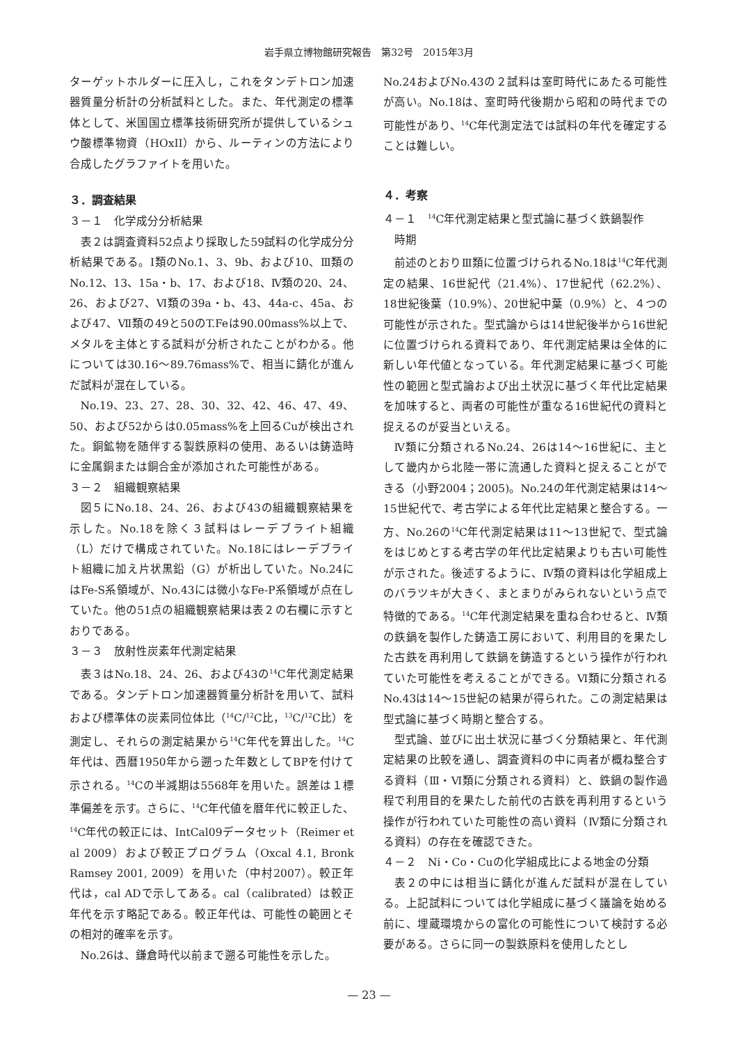岩手県立博物館研究報告　第32号　2015年3月
ターゲットホルダーに圧入し，これをタンデトロン加速器質量分析計の分析試料とした。また、年代測定の標準体として、米国国立標準技術研究所が提供しているシュウ酸標準物資（HOxII）から、ルーティンの方法により合成したグラファイトを用いた。
３．調査結果
３－１　化学成分分析結果
表２は調査資料52点より採取した59試料の化学成分分析結果である。Ⅰ類のNo.1、3、9b、および10、Ⅲ類のNo.12、13、15a・b、17、および18、Ⅳ類の20、24、26、および27、Ⅵ類の39a・b、43、44a-c、45a、および47、Ⅶ類の49と50のT.Feは90.00mass%以上で、メタルを主体とする試料が分析されたことがわかる。他については30.16〜89.76mass%で、相当に錆化が進んだ試料が混在している。
No.19、23、27、28、30、32、42、46、47、49、50、および52からは0.05mass%を上回るCuが検出された。銅鉱物を随伴する製鉄原料の使用、あるいは鋳造時に金属銅または銅合金が添加された可能性がある。
３－２　組織観察結果
図５にNo.18、24、26、および43の組織観察結果を示した。No.18を除く３試料はレーデブライト組織（L）だけで構成されていた。No.18にはレーデブライト組織に加え片状黒鉛（G）が析出していた。No.24にはFe-S系領域が、No.43には微小なFe-P系領域が点在していた。他の51点の組織観察結果は表２の右欄に示すとおりである。
３－３　放射性炭素年代測定結果
表３はNo.18、24、26、および43の<sup>14</sup>C年代測定結果である。タンデトロン加速器質量分析計を用いて、試料および標準体の炭素同位体比（<sup>14</sup>C/<sup>12</sup>C比，<sup>13</sup>C/<sup>12</sup>C比）を測定し、それらの測定結果から<sup>14</sup>C年代を算出した。<sup>14</sup>C年代は、西暦1950年から遡った年数としてBPを付けて示される。<sup>14</sup>Cの半減期は5568年を用いた。誤差は１標準偏差を示す。さらに、<sup>14</sup>C年代値を暦年代に較正した、<sup>14</sup>C年代の較正には、IntCal09データセット（Reimer et al 2009）および較正プログラム（Oxcal 4.1, Bronk Ramsey 2001, 2009）を用いた（中村2007）。較正年代は，cal ADで示してある。cal（calibrated）は較正年代を示す略記である。較正年代は、可能性の範囲とその相対的確率を示す。
No.26は、鎌倉時代以前まで遡る可能性を示した。
No.24およびNo.43の２試料は室町時代にあたる可能性が高い。No.18は、室町時代後期から昭和の時代までの可能性があり、<sup>14</sup>C年代測定法では試料の年代を確定することは難しい。
４．考察
４－１　<sup>14</sup>C年代測定結果と型式論に基づく鉄鍋製作
　時期
前述のとおりⅢ類に位置づけられるNo.18は<sup>14</sup>C年代測定の結果、16世紀代（21.4%）、17世紀代（62.2%）、18世紀後葉（10.9%）、20世紀中葉（0.9%）と、４つの可能性が示された。型式論からは14世紀後半から16世紀に位置づけられる資料であり、年代測定結果は全体的に新しい年代値となっている。年代測定結果に基づく可能性の範囲と型式論および出土状況に基づく年代比定結果を加味すると、両者の可能性が重なる16世紀代の資料と捉えるのが妥当といえる。
Ⅳ類に分類されるNo.24、26は14〜16世紀に、主として畿内から北陸一帯に流通した資料と捉えることができる（小野2004；2005)。No.24の年代測定結果は14〜15世紀代で、考古学による年代比定結果と整合する。一方、No.26の<sup>14</sup>C年代測定結果は11〜13世紀で、型式論をはじめとする考古学の年代比定結果よりも古い可能性が示された。後述するように、Ⅳ類の資料は化学組成上のバラツキが大きく、まとまりがみられないという点で特徴的である。<sup>14</sup>C年代測定結果を重ね合わせると、Ⅳ類の鉄鍋を製作した鋳造工房において、利用目的を果たした古鉄を再利用して鉄鍋を鋳造するという操作が行われていた可能性を考えることができる。Ⅵ類に分類されるNo.43は14〜15世紀の結果が得られた。この測定結果は型式論に基づく時期と整合する。
型式論、並びに出土状況に基づく分類結果と、年代測定結果の比較を通し、調査資料の中に両者が概ね整合する資料（Ⅲ・Ⅵ類に分類される資料）と、鉄鍋の製作過程で利用目的を果たした前代の古鉄を再利用するという操作が行われていた可能性の高い資料（Ⅳ類に分類される資料）の存在を確認できた。
４－２　Ni・Co・Cuの化学組成比による地金の分類
表２の中には相当に錆化が進んだ試料が混在している。上記試料については化学組成に基づく議論を始める前に、埋蔵環境からの富化の可能性について検討する必要がある。さらに同一の製鉄原料を使用したとし
— 23 —